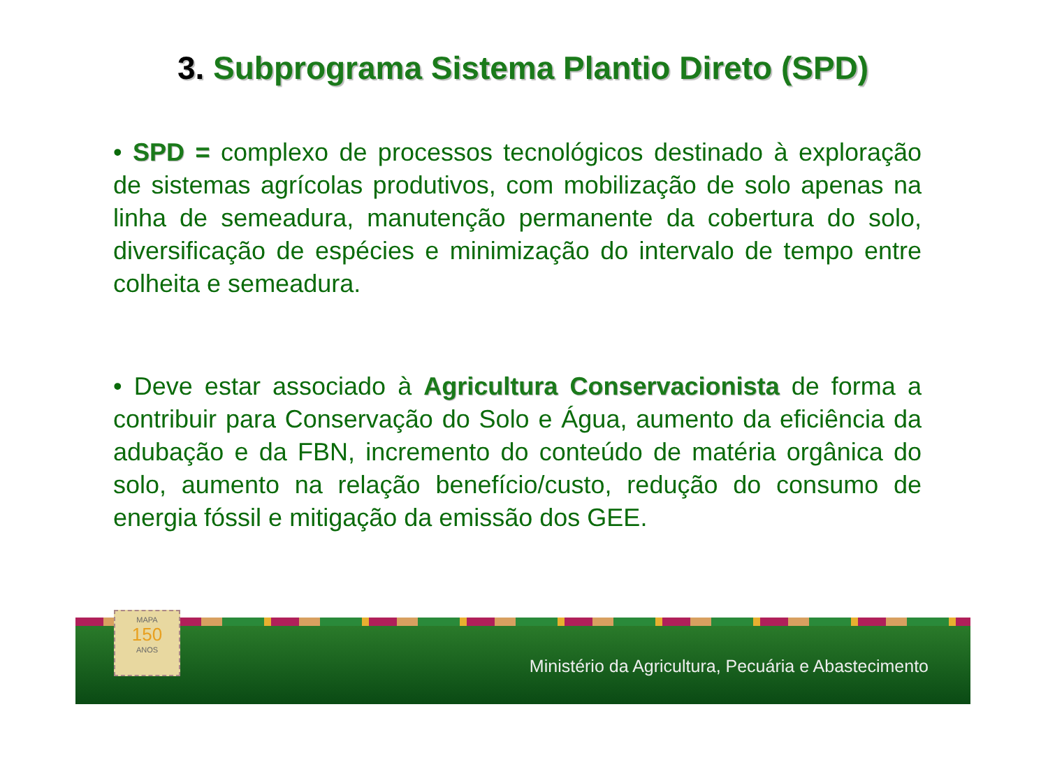3. Subprograma Sistema Plantio Direto (SPD)
• SPD = complexo de processos tecnológicos destinado à exploração de sistemas agrícolas produtivos, com mobilização de solo apenas na linha de semeadura, manutenção permanente da cobertura do solo, diversificação de espécies e minimização do intervalo de tempo entre colheita e semeadura.
• Deve estar associado à Agricultura Conservacionista de forma a contribuir para Conservação do Solo e Água, aumento da eficiência da adubação e da FBN, incremento do conteúdo de matéria orgânica do solo, aumento na relação benefício/custo, redução do consumo de energia fóssil e mitigação da emissão dos GEE.
Ministério da Agricultura, Pecuária e Abastecimento
MAPA
150
ANOS